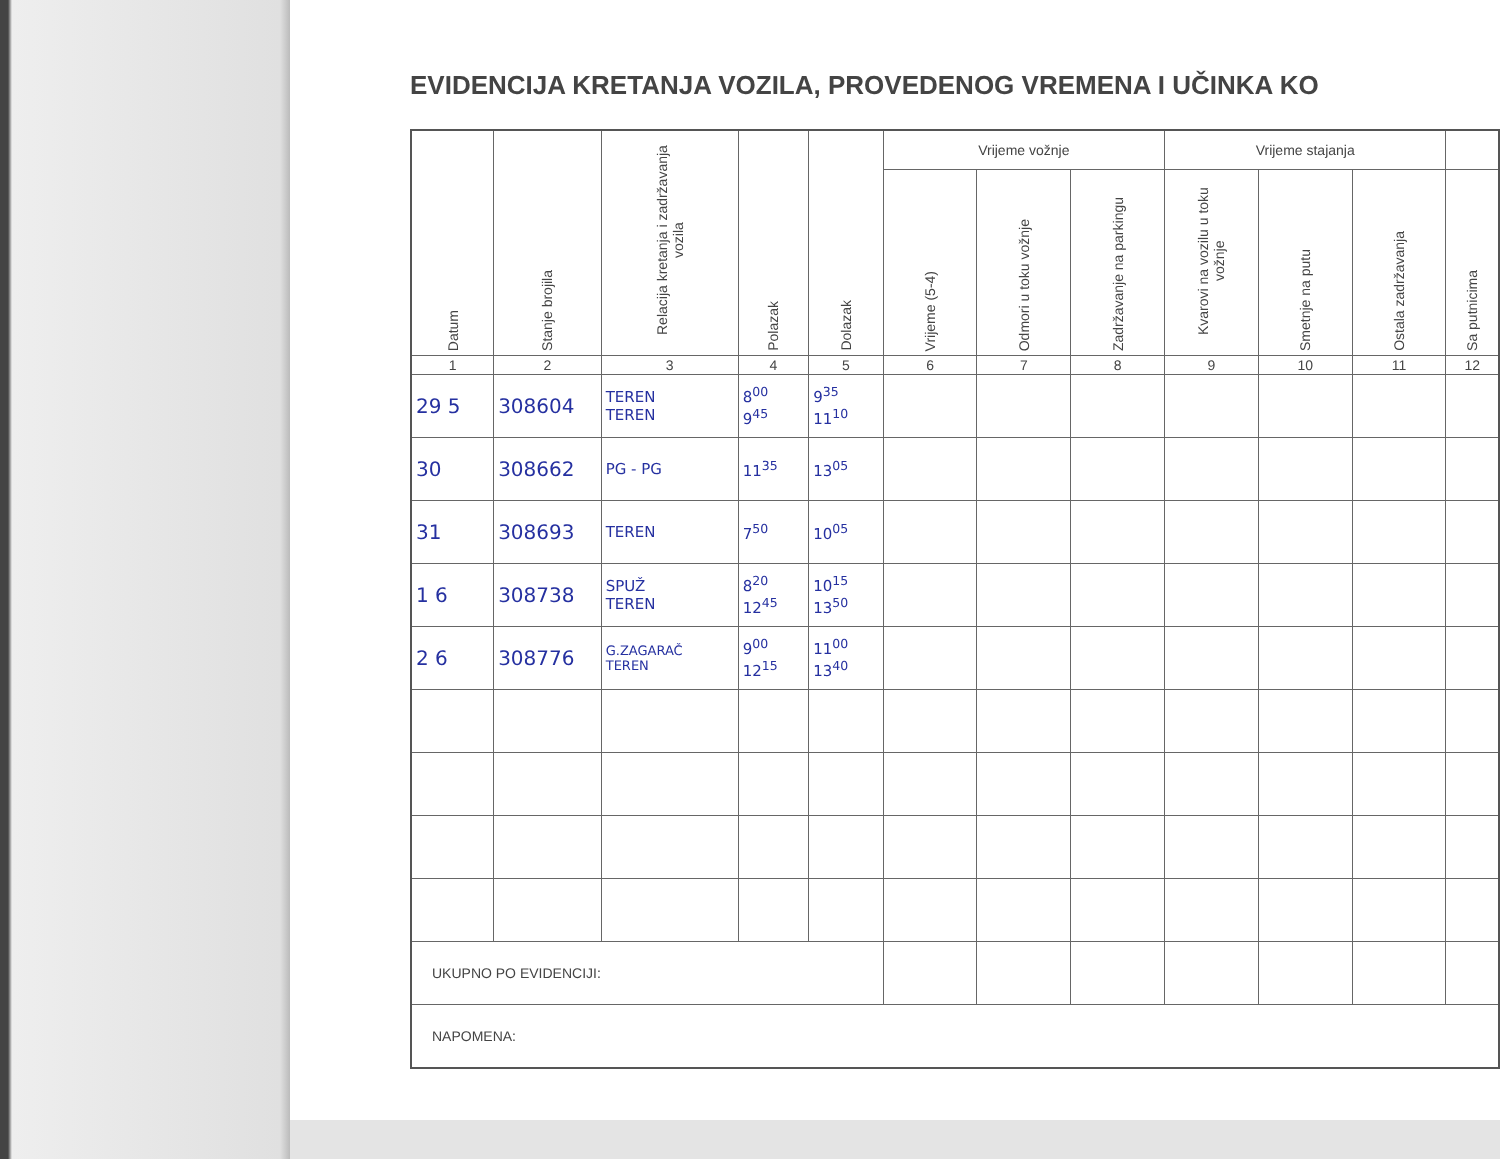EVIDENCIJA KRETANJA VOZILA, PROVEDENOG VREMENA I UČINKA KO
| Datum | Stanje brojila | Relacija kretanja i zadržavanja vozila | Polazak | Dolazak | Vrijeme vožnje | | | Vrijeme stajanja | | | |
| --- | --- | --- | --- | --- | --- | --- | --- | --- | --- | --- | --- |
| | | | | | Vrijeme (5-4) | Odmori u toku vožnje | Zadržavanje na parkingu | Kvarovi na vozilu u toku vožnje | Smetnje na putu | Ostala zadržavanja | Sa putnicima |
| 1 | 2 | 3 | 4 | 5 | 6 | 7 | 8 | 9 | 10 | 11 | 12 |
| 29 5 | 308604 | TEREN TEREN | 8<sup>00</sup> 9<sup>45</sup> | 9<sup>35</sup> 11<sup>10</sup> | | | | | | | |
| 30 | 308662 | PG - PG | 11<sup>35</sup> | 13<sup>05</sup> | | | | | | | |
| 31 | 308693 | TEREN | 7<sup>50</sup> | 10<sup>05</sup> | | | | | | | |
| 1 6 | 308738 | SPUŽ TEREN | 8<sup>20</sup> 12<sup>45</sup> | 10<sup>15</sup> 13<sup>50</sup> | | | | | | | |
| 2 6 | 308776 | G.ZAGARAČ TEREN | 9<sup>00</sup> 12<sup>15</sup> | 11<sup>00</sup> 13<sup>40</sup> | | | | | | | |
| UKUPNO PO EVIDENCIJI: | | | | | | | | | | | |
| NAPOMENA: | | | | | | | | | | | |